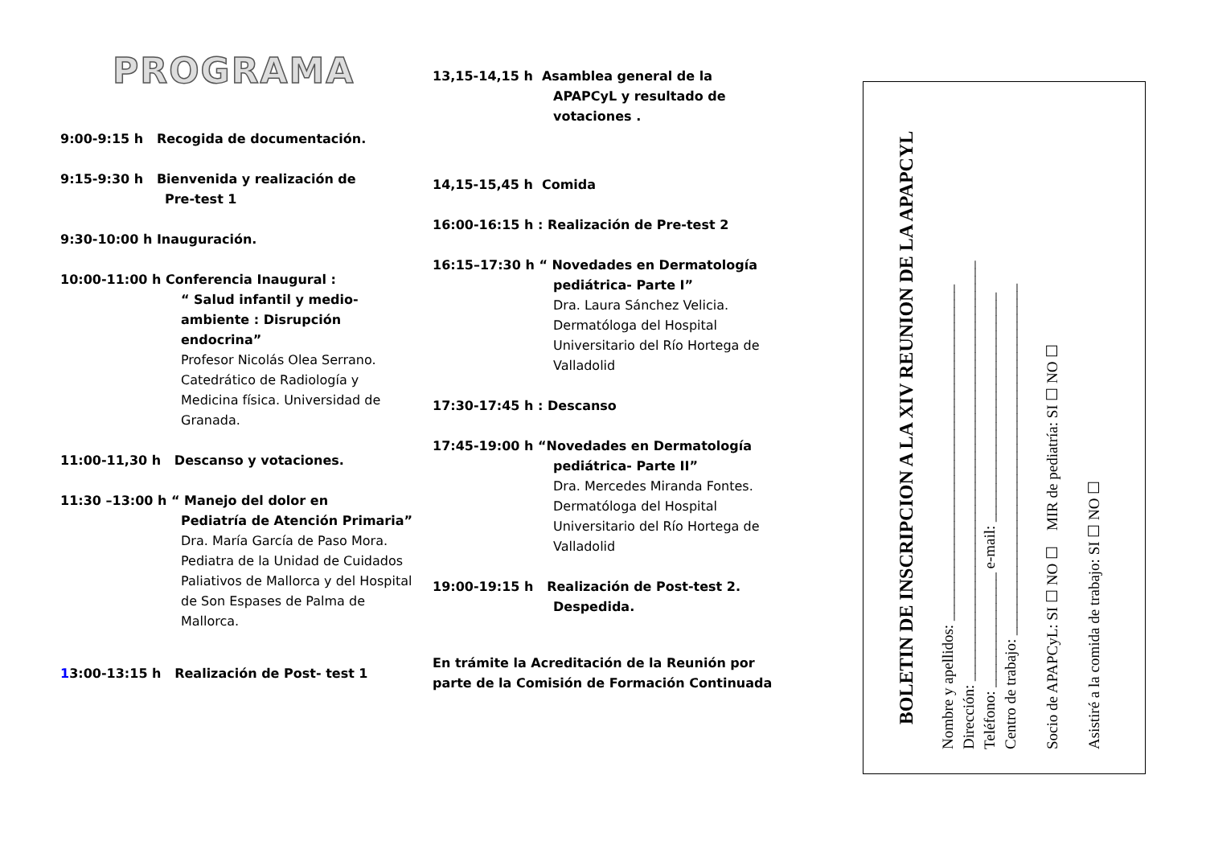PROGRAMA
9:00-9:15 h Recogida de documentación.
9:15-9:30 h Bienvenida y realización de
Pre-test 1
9:30-10:00 h Inauguración.
10:00-11:00 h Conferencia Inaugural :
“ Salud infantil y medio-ambiente : Disrupción endocrina”
Profesor Nicolás Olea Serrano. Catedrático de Radiología y Medicina física. Universidad de Granada.
11:00-11,30 h Descanso y votaciones.
11:30 –13:00 h “ Manejo del dolor en
Pediatría de Atención Primaria”
Dra. María García de Paso Mora. Pediatra de la Unidad de Cuidados Paliativos de Mallorca y del Hospital de Son Espases de Palma de Mallorca.
13:00-13:15 h Realización de Post- test 1
13,15-14,15 h Asamblea general de la
APAPCyL y resultado de votaciones .
14,15-15,45 h Comida
16:00-16:15 h : Realización de Pre-test 2
16:15–17:30 h “ Novedades en Dermatología
pediátrica- Parte I”
Dra. Laura Sánchez Velicia. Dermatóloga del Hospital Universitario del Río Hortega de Valladolid
17:30-17:45 h : Descanso
17:45-19:00 h “Novedades en Dermatología
pediátrica- Parte II”
Dra. Mercedes Miranda Fontes. Dermatóloga del Hospital Universitario del Río Hortega de Valladolid
19:00-19:15 h Realización de Post-test 2.
Despedida.
En trámite la Acreditación de la Reunión por parte de la Comisión de Formación Continuada
BOLETIN DE INSCRIPCION A LA XIV REUNION DE LA APAPCYL
Nombre y apellidos: ____________________________________________
Dirección: _______________________________________________________
Teléfono: _______________ e-mail: ______________________________
Centro de trabajo: ______________________________________________
Socio de APAPCyL: SI ☐ NO ☐ MIR de pediatría: SI ☐ NO ☐
Asistiré a la comida de trabajo: SI ☐ NO ☐